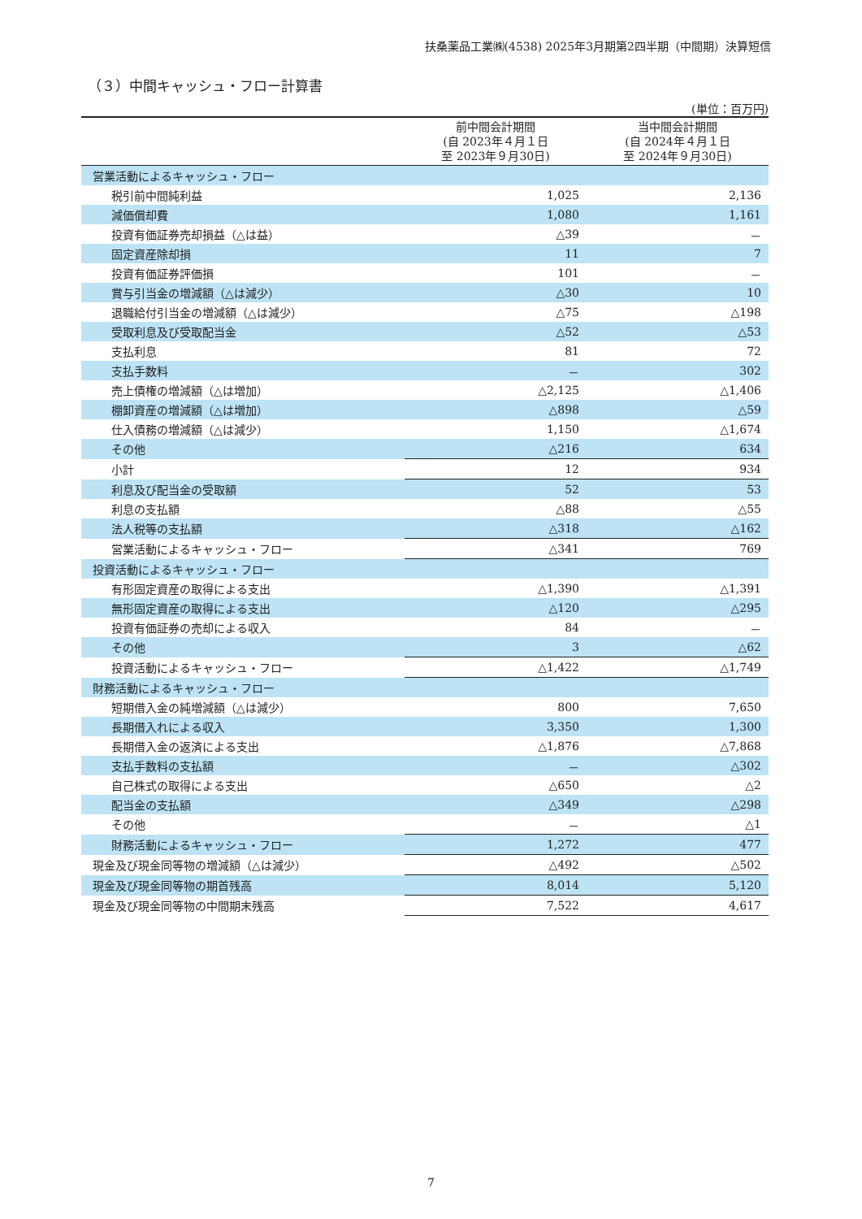扶桑薬品工業㈱(4538) 2025年3月期第2四半期（中間期）決算短信
（３）中間キャッシュ・フロー計算書
(単位：百万円)
| | 前中間会計期間 (自 2023年４月１日 至 2023年９月30日) | 当中間会計期間 (自 2024年４月１日 至 2024年９月30日) |
| --- | --- | --- |
| 営業活動によるキャッシュ・フロー | | |
| 税引前中間純利益 | 1,025 | 2,136 |
| 減価償却費 | 1,080 | 1,161 |
| 投資有価証券売却損益（△は益） | △39 | － |
| 固定資産除却損 | 11 | 7 |
| 投資有価証券評価損 | 101 | － |
| 賞与引当金の増減額（△は減少） | △30 | 10 |
| 退職給付引当金の増減額（△は減少） | △75 | △198 |
| 受取利息及び受取配当金 | △52 | △53 |
| 支払利息 | 81 | 72 |
| 支払手数料 | － | 302 |
| 売上債権の増減額（△は増加） | △2,125 | △1,406 |
| 棚卸資産の増減額（△は増加） | △898 | △59 |
| 仕入債務の増減額（△は減少） | 1,150 | △1,674 |
| その他 | △216 | 634 |
| 小計 | 12 | 934 |
| 利息及び配当金の受取額 | 52 | 53 |
| 利息の支払額 | △88 | △55 |
| 法人税等の支払額 | △318 | △162 |
| 営業活動によるキャッシュ・フロー | △341 | 769 |
| 投資活動によるキャッシュ・フロー | | |
| 有形固定資産の取得による支出 | △1,390 | △1,391 |
| 無形固定資産の取得による支出 | △120 | △295 |
| 投資有価証券の売却による収入 | 84 | － |
| その他 | 3 | △62 |
| 投資活動によるキャッシュ・フロー | △1,422 | △1,749 |
| 財務活動によるキャッシュ・フロー | | |
| 短期借入金の純増減額（△は減少） | 800 | 7,650 |
| 長期借入れによる収入 | 3,350 | 1,300 |
| 長期借入金の返済による支出 | △1,876 | △7,868 |
| 支払手数料の支払額 | － | △302 |
| 自己株式の取得による支出 | △650 | △2 |
| 配当金の支払額 | △349 | △298 |
| その他 | － | △1 |
| 財務活動によるキャッシュ・フロー | 1,272 | 477 |
| 現金及び現金同等物の増減額（△は減少） | △492 | △502 |
| 現金及び現金同等物の期首残高 | 8,014 | 5,120 |
| 現金及び現金同等物の中間期末残高 | 7,522 | 4,617 |
7